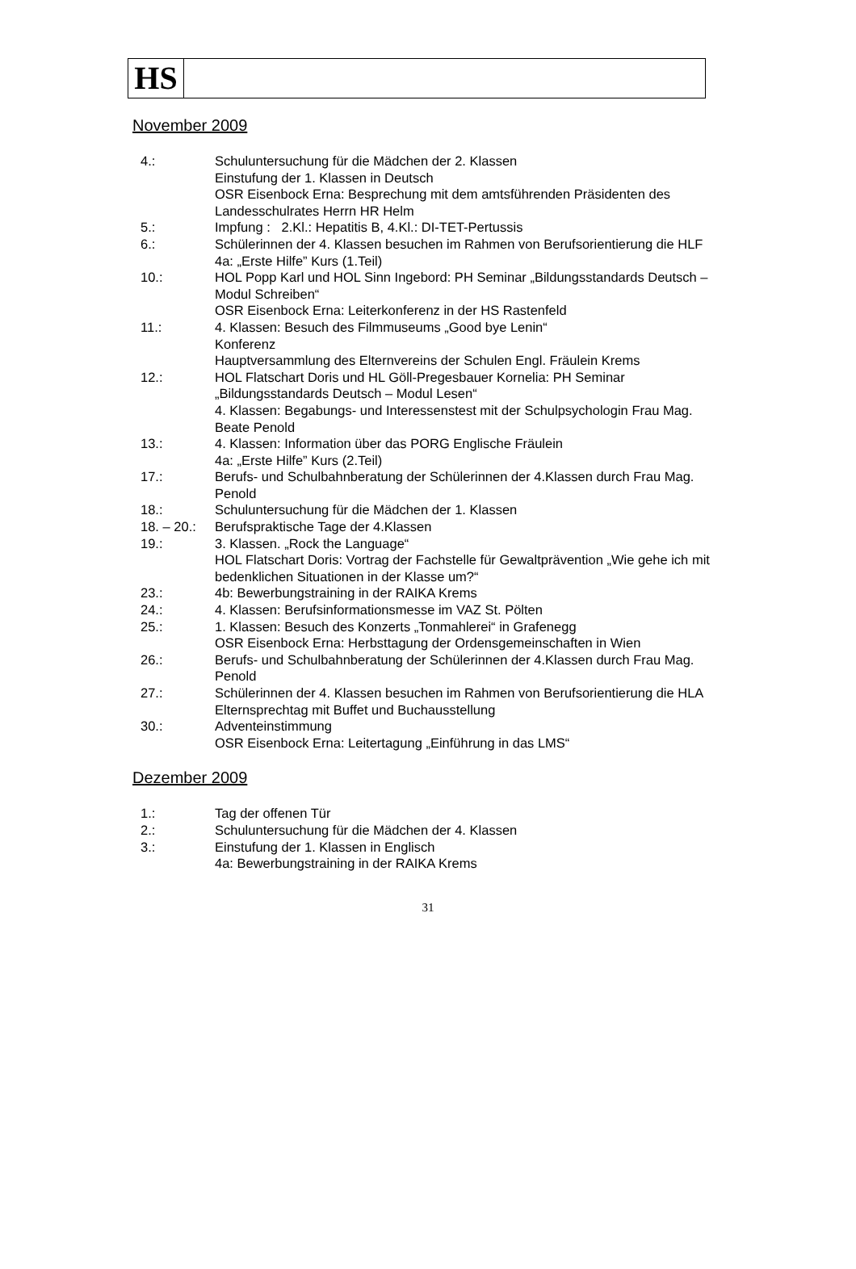HS
November 2009
4.: Schuluntersuchung für die Mädchen der 2. Klassen
Einstufung der 1. Klassen in Deutsch
OSR Eisenbock Erna: Besprechung mit dem amtsführenden Präsidenten des Landesschulrates Herrn HR Helm
5.: Impfung : 2.Kl.: Hepatitis B, 4.Kl.: DI-TET-Pertussis
6.: Schülerinnen der 4. Klassen besuchen im Rahmen von Berufsorientierung die HLF
4a: „Erste Hilfe” Kurs (1.Teil)
10.: HOL Popp Karl und HOL Sinn Ingebord: PH Seminar „Bildungsstandards Deutsch – Modul Schreiben“
OSR Eisenbock Erna: Leiterkonferenz in der HS Rastenfeld
11.: 4. Klassen: Besuch des Filmmuseums „Good bye Lenin“
Konferenz
Hauptversammlung des Elternvereins der Schulen Engl. Fräulein Krems
12.: HOL Flatschart Doris und HL Göll-Pregesbauer Kornelia: PH Seminar „Bildungsstandards Deutsch – Modul Lesen“
4. Klassen: Begabungs- und Interessenstest mit der Schulpsychologin Frau Mag. Beate Penold
13.: 4. Klassen: Information über das PORG Englische Fräulein
4a: „Erste Hilfe” Kurs (2.Teil)
17.: Berufs- und Schulbahnberatung der Schülerinnen der 4.Klassen durch Frau Mag. Penold
18.: Schuluntersuchung für die Mädchen der 1. Klassen
18. – 20.:
Berufspraktische Tage der 4.Klassen
19.: 3. Klassen. „Rock the Language“
HOL Flatschart Doris: Vortrag der Fachstelle für Gewaltprävention „Wie gehe ich mit bedenklichen Situationen in der Klasse um?“
23.: 4b: Bewerbungstraining in der RAIKA Krems
24.: 4. Klassen: Berufsinformationsmesse im VAZ St. Pölten
25.: 1. Klassen: Besuch des Konzerts „Tonmahlerei“ in Grafenegg
OSR Eisenbock Erna: Herbsttagung der Ordensgemeinschaften in Wien
26.: Berufs- und Schulbahnberatung der Schülerinnen der 4.Klassen durch Frau Mag. Penold
27.: Schülerinnen der 4. Klassen besuchen im Rahmen von Berufsorientierung die HLA
Elternsprechtag mit Buffet und Buchausstellung
30.: Adventeinstimmung
OSR Eisenbock Erna: Leitertagung „Einführung in das LMS“
Dezember 2009
1.: Tag der offenen Tür
2.: Schuluntersuchung für die Mädchen der 4. Klassen
3.: Einstufung der 1. Klassen in Englisch
4a: Bewerbungstraining in der RAIKA Krems
31